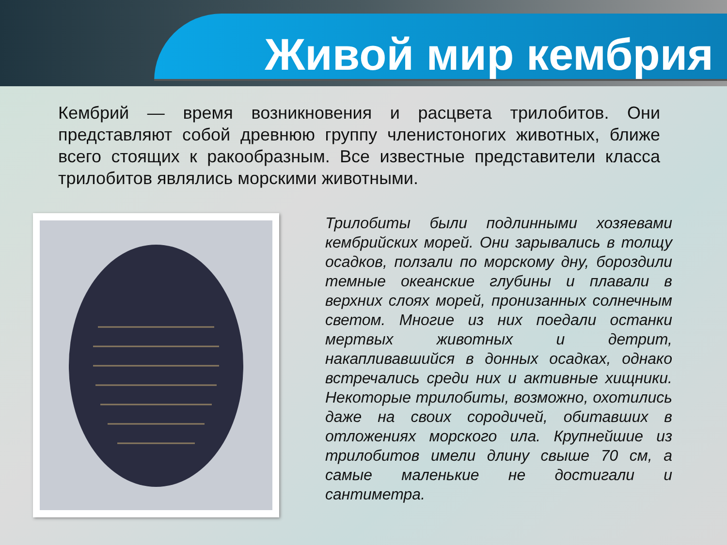Живой мир кембрия
Кембрий — время возникновения и расцвета трилобитов. Они представляют собой древнюю группу членистоногих животных, ближе всего стоящих к ракообразным. Все известные представители класса трилобитов являлись морскими животными.
Трилобиты были подлинными хозяевами кембрийских морей. Они зарывались в толщу осадков, ползали по морскому дну, бороздили темные океанские глубины и плавали в верхних слоях морей, пронизанных солнечным светом. Многие из них поедали останки мертвых животных и детрит, накапливавшийся в донных осадках, однако встречались среди них и активные хищники. Некоторые трилобиты, возможно, охотились даже на своих сородичей, обитавших в отложениях морского ила. Крупнейшие из трилобитов имели длину свыше 70 см, а самые маленькие не достигали и сантиметра.